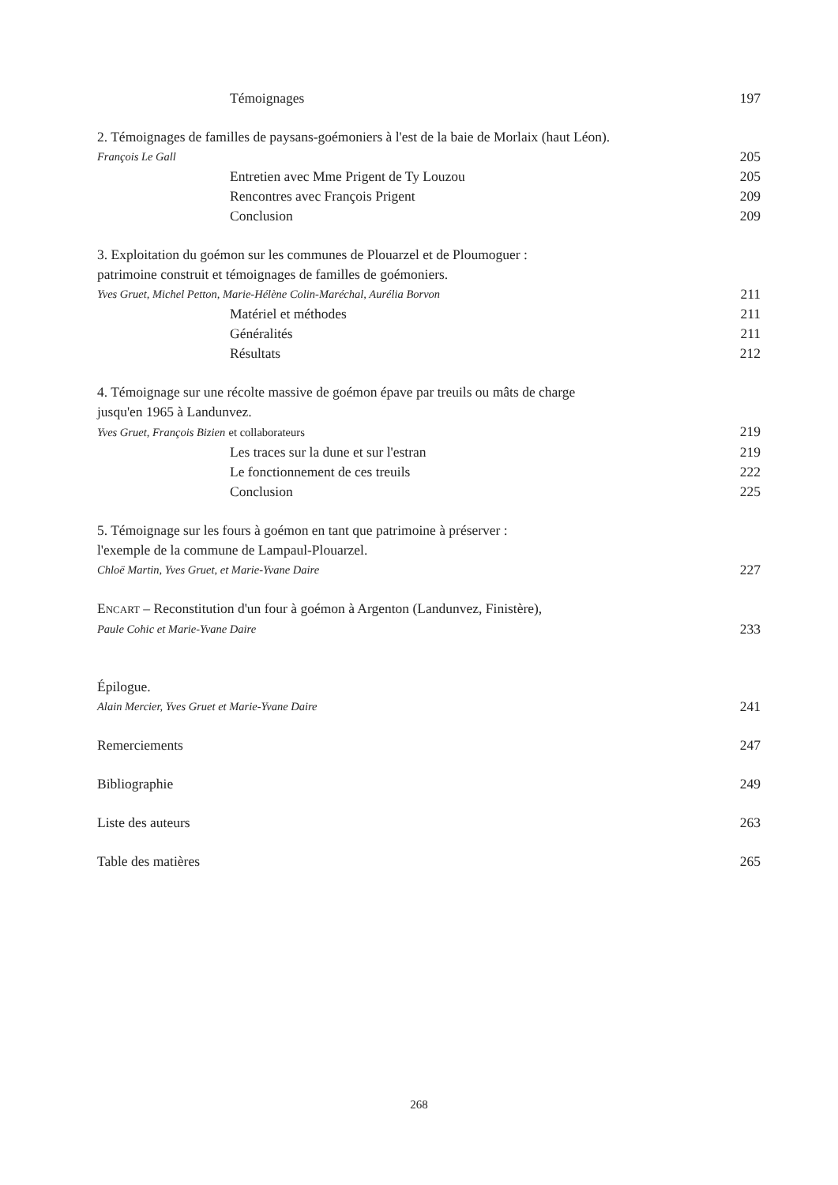Témoignages 197
2. Témoignages de familles de paysans-goémoniers à l'est de la baie de Morlaix (haut Léon).
François Le Gall 205
Entretien avec Mme Prigent de Ty Louzou 205
Rencontres avec François Prigent 209
Conclusion 209
3. Exploitation du goémon sur les communes de Plouarzel et de Ploumoguer :
patrimoine construit et témoignages de familles de goémoniers.
Yves Gruet, Michel Petton, Marie-Hélène Colin-Maréchal, Aurélia Borvon 211
Matériel et méthodes 211
Généralités 211
Résultats 212
4. Témoignage sur une récolte massive de goémon épave par treuils ou mâts de charge
jusqu'en 1965 à Landunvez.
Yves Gruet, François Bizien et collaborateurs 219
Les traces sur la dune et sur l'estran 219
Le fonctionnement de ces treuils 222
Conclusion 225
5. Témoignage sur les fours à goémon en tant que patrimoine à préserver :
l'exemple de la commune de Lampaul-Plouarzel.
Chloë Martin, Yves Gruet, et Marie-Yvane Daire 227
ENCART – Reconstitution d'un four à goémon à Argenton (Landunvez, Finistère),
Paule Cohic et Marie-Yvane Daire 233
Épilogue.
Alain Mercier, Yves Gruet et Marie-Yvane Daire 241
Remerciements 247
Bibliographie 249
Liste des auteurs 263
Table des matières 265
268